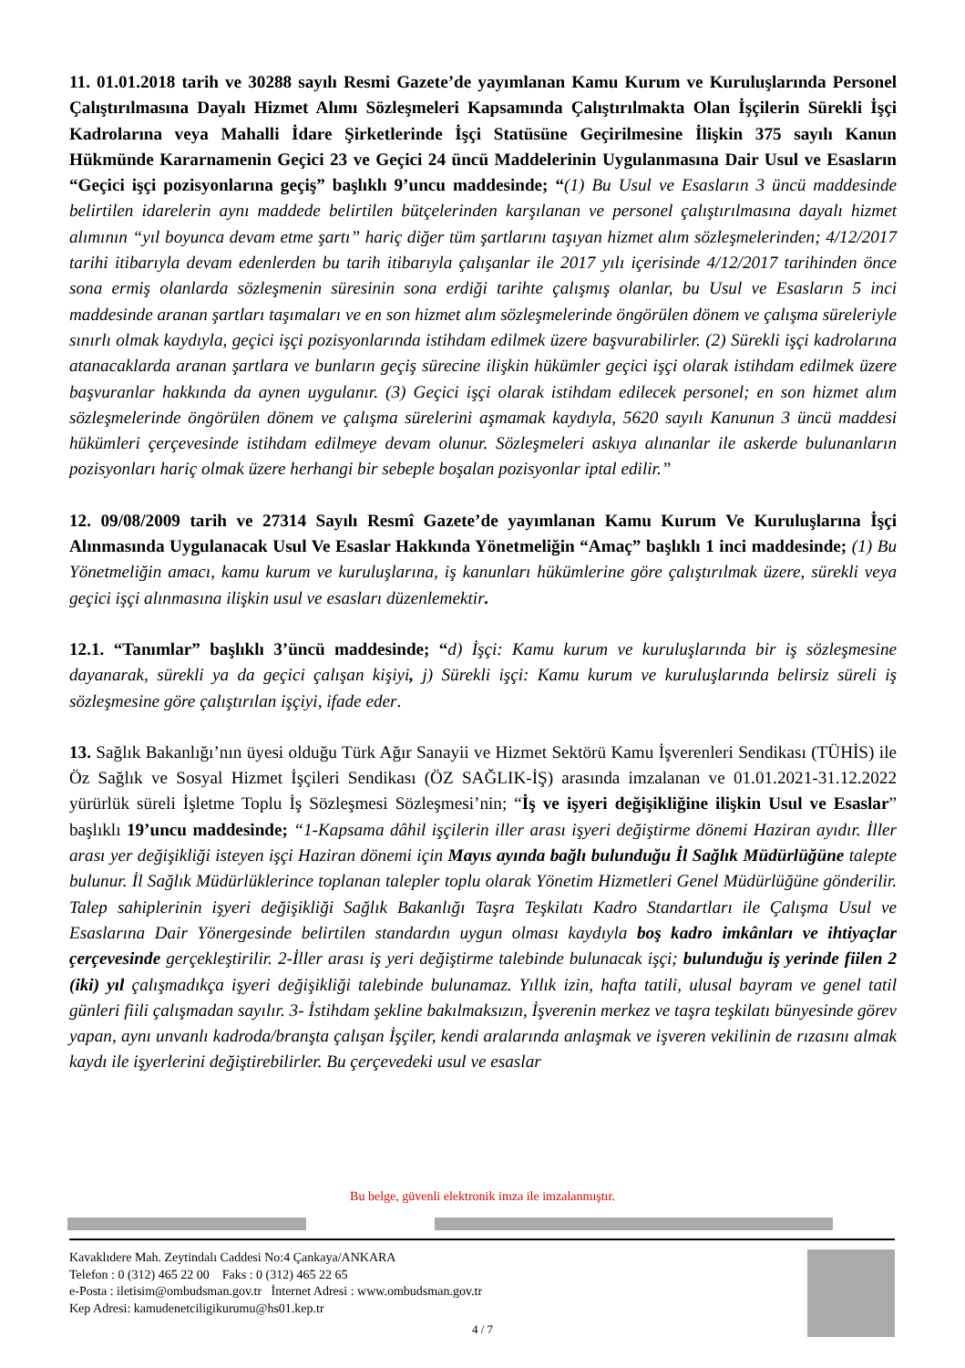11. 01.01.2018 tarih ve 30288 sayılı Resmi Gazete’de yayımlanan Kamu Kurum ve Kuruluşlarında Personel Çalıştırılmasına Dayalı Hizmet Alımı Sözleşmeleri Kapsamında Çalıştırılmakta Olan İşçilerin Sürekli İşçi Kadrolarına veya Mahalli İdare Şirketlerinde İşçi Statüsüne Geçirilmesine İlişkin 375 sayılı Kanun Hükmünde Kararnamenin Geçici 23 ve Geçici 24 üncü Maddelerinin Uygulanmasına Dair Usul ve Esasların “Geçici işçi pozisyonlarına geçiş” başlıklı 9’uncu maddesinde; “(1) Bu Usul ve Esasların 3 üncü maddesinde belirtilen idarelerin aynı maddede belirtilen bütçelerinden karşılanan ve personel çalıştırılmasına dayalı hizmet alımının “yıl boyunca devam etme şartı” hariç diğer tüm şartlarını taşıyan hizmet alım sözleşmelerinden; 4/12/2017 tarihi itibarıyla devam edenlerden bu tarih itibarıyla çalışanlar ile 2017 yılı içerisinde 4/12/2017 tarihinden önce sona ermiş olanlarda sözleşmenin süresinin sona erdiği tarihte çalışmış olanlar, bu Usul ve Esasların 5 inci maddesinde aranan şartları taşımaları ve en son hizmet alım sözleşmelerinde öngörülen dönem ve çalışma süreleriyle sınırlı olmak kaydıyla, geçici işçi pozisyonlarında istihdam edilmek üzere başvurabilirler. (2) Sürekli işçi kadrolarına atanacaklarda aranan şartlara ve bunların geçiş sürecine ilişkin hükümler geçici işçi olarak istihdam edilmek üzere başvuranlar hakkında da aynen uygulanır. (3) Geçici işçi olarak istihdam edilecek personel; en son hizmet alım sözleşmelerinde öngörülen dönem ve çalışma sürelerini aşmamak kaydıyla, 5620 sayılı Kanunun 3 üncü maddesi hükümleri çerçevesinde istihdam edilmeye devam olunur. Sözleşmeleri askıya alınanlar ile askerde bulunanların pozisyonları hariç olmak üzere herhangi bir sebeple boşalan pozisyonlar iptal edilir.”
12. 09/08/2009 tarih ve 27314 Sayılı Resmî Gazete’de yayımlanan Kamu Kurum Ve Kuruluşlarına İşçi Alınmasında Uygulanacak Usul Ve Esaslar Hakkında Yönetmeliğin “Amaç” başlıklı 1 inci maddesinde; (1) Bu Yönetmeliğin amacı, kamu kurum ve kuruluşlarına, iş kanunları hükümlerine göre çalıştırılmak üzere, sürekli veya geçici işçi alınmasına ilişkin usul ve esasları düzenlemektir.
12.1. “Tanımlar” başlıklı 3’üncü maddesinde; “d) İşçi: Kamu kurum ve kuruluşlarında bir iş sözleşmesine dayanarak, sürekli ya da geçici çalışan kişiyi, j) Sürekli işçi: Kamu kurum ve kuruluşlarında belirsiz süreli iş sözleşmesine göre çalıştırılan işçiyi, ifade eder.
13. Sağlık Bakanlığı’nın üyesi olduğu Türk Ağır Sanayii ve Hizmet Sektörü Kamu İşverenleri Sendikası (TÜHİS) ile Öz Sağlık ve Sosyal Hizmet İşçileri Sendikası (ÖZ SAĞLIK-İŞ) arasında imzalanan ve 01.01.2021-31.12.2022 yürürlük süreli İşletme Toplu İş Sözleşmesi Sözleşmesi’nin; “İş ve işyeri değişikliğine ilişkin Usul ve Esaslar” başlıklı 19’uncu maddesinde; “1-Kapsama dâhil işçilerin iller arası işyeri değiştirme dönemi Haziran ayıdır. İller arası yer değişikliği isteyen işçi Haziran dönemi için Mayıs ayında bağlı bulunduğu İl Sağlık Müdürlüğüne talepte bulunur. İl Sağlık Müdürlüklerince toplanan talepler toplu olarak Yönetim Hizmetleri Genel Müdürlüğüne gönderilir. Talep sahiplerinin işyeri değişikliği Sağlık Bakanlığı Taşra Teşkilatı Kadro Standartları ile Çalışma Usul ve Esaslarına Dair Yönergesinde belirtilen standardın uygun olması kaydıyla boş kadro imkânları ve ihtiyaçlar çerçevesinde gerçekleştirilir. 2-İller arası iş yeri değiştirme talebinde bulunacak işçi; bulunduğu iş yerinde fiilen 2 (iki) yıl çalışmadıkça işyeri değişikliği talebinde bulunamaz. Yıllık izin, hafta tatili, ulusal bayram ve genel tatil günleri fiili çalışmadan sayılır. 3- İstihdam şekline bakılmaksızın, İşverenin merkez ve taşra teşkilatı bünyesinde görev yapan, aynı unvanlı kadroda/branşta çalışan İşçiler, kendi aralarında anlaşmak ve işveren vekilinin de rızasını almak kaydı ile işyerlerini değiştirebilirler. Bu çerçevedeki usul ve esaslar
Bu belge, güvenli elektronik imza ile imzalanmıştır.
Kavaklıdere Mah. Zeytindalı Caddesi No:4 Çankaya/ANKARA
Telefon : 0 (312) 465 22 00 Faks : 0 (312) 465 22 65
e-Posta : iletisim@ombudsman.gov.tr İnternet Adresi : www.ombudsman.gov.tr
Kep Adresi: kamudenetciligikurumu@hs01.kep.tr
4 / 7